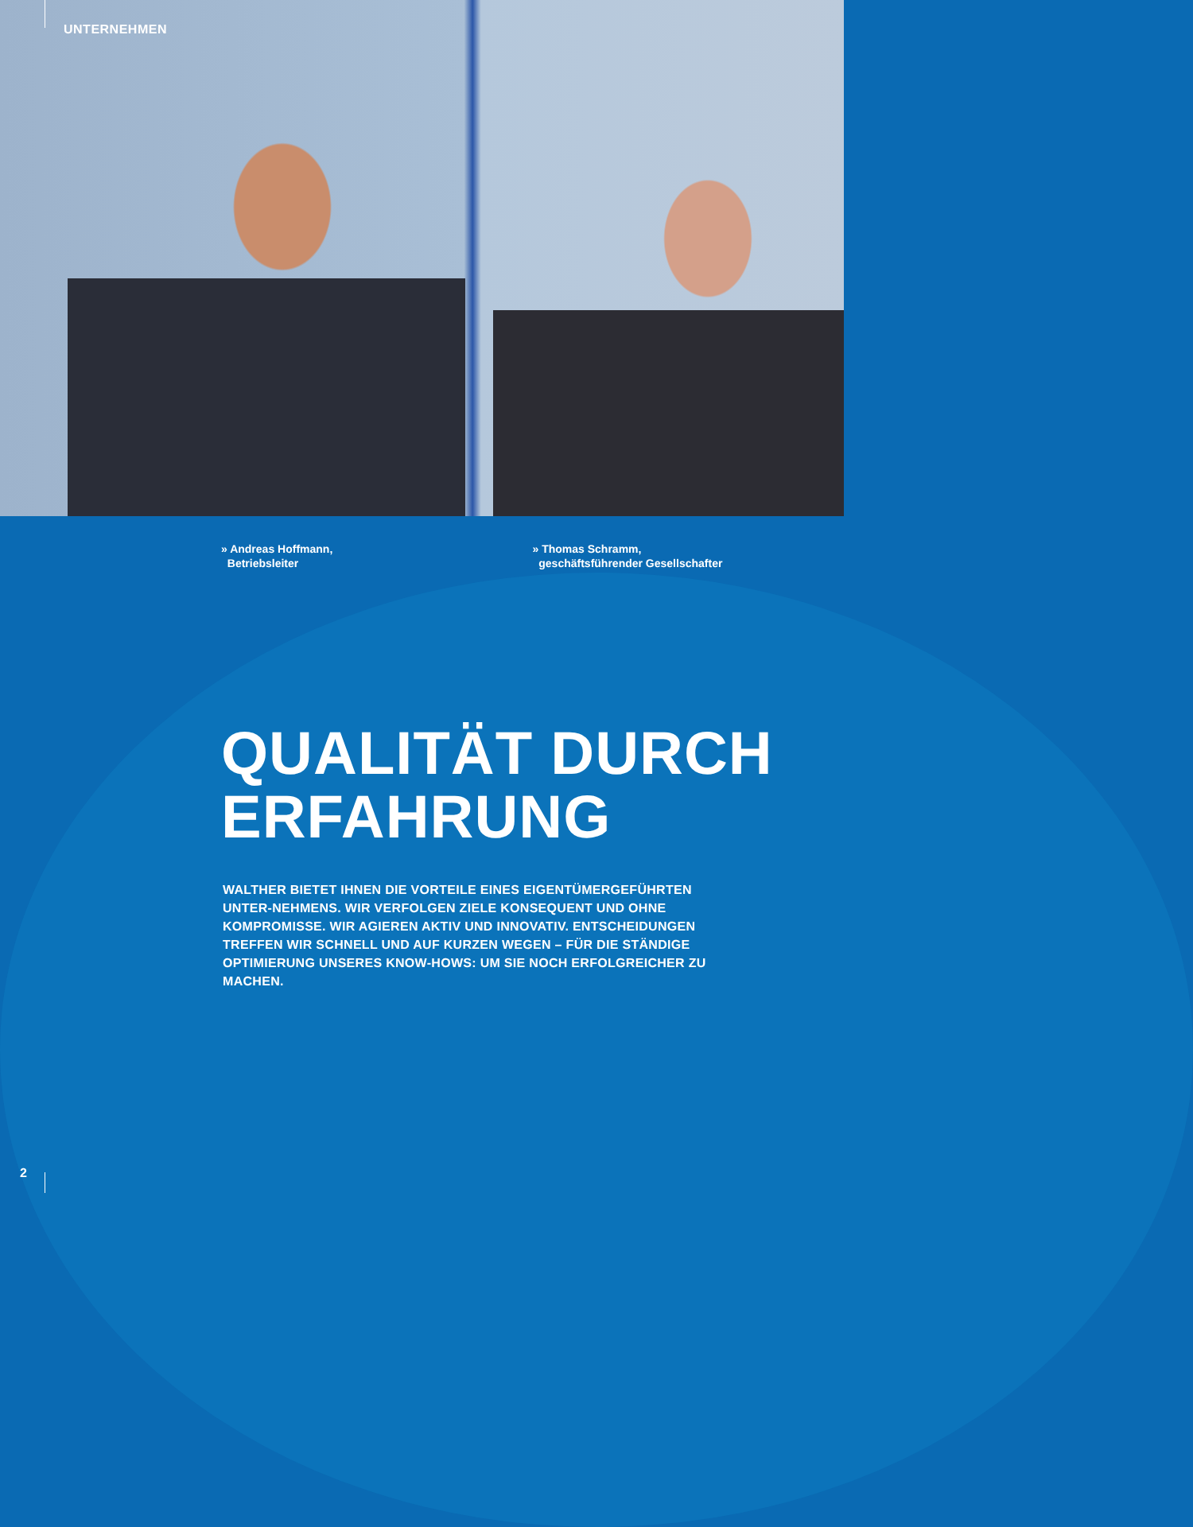UNTERNEHMEN
» Andreas Hoffmann,
Betriebsleiter
» Thomas Schramm,
geschäftsführender Gesellschafter
QUALITÄT DURCH
ERFAHRUNG
WALTHER BIETET IHNEN DIE VORTEILE EINES EIGENTÜMERGEFÜHRTEN UNTER-NEHMENS. WIR VERFOLGEN ZIELE KONSEQUENT UND OHNE KOMPROMISSE. WIR AGIEREN AKTIV UND INNOVATIV. ENTSCHEIDUNGEN TREFFEN WIR SCHNELL UND AUF KURZEN WEGEN – FÜR DIE STÄNDIGE OPTIMIERUNG UNSERES KNOW-HOWS: UM SIE NOCH ERFOLGREICHER ZU MACHEN.
2